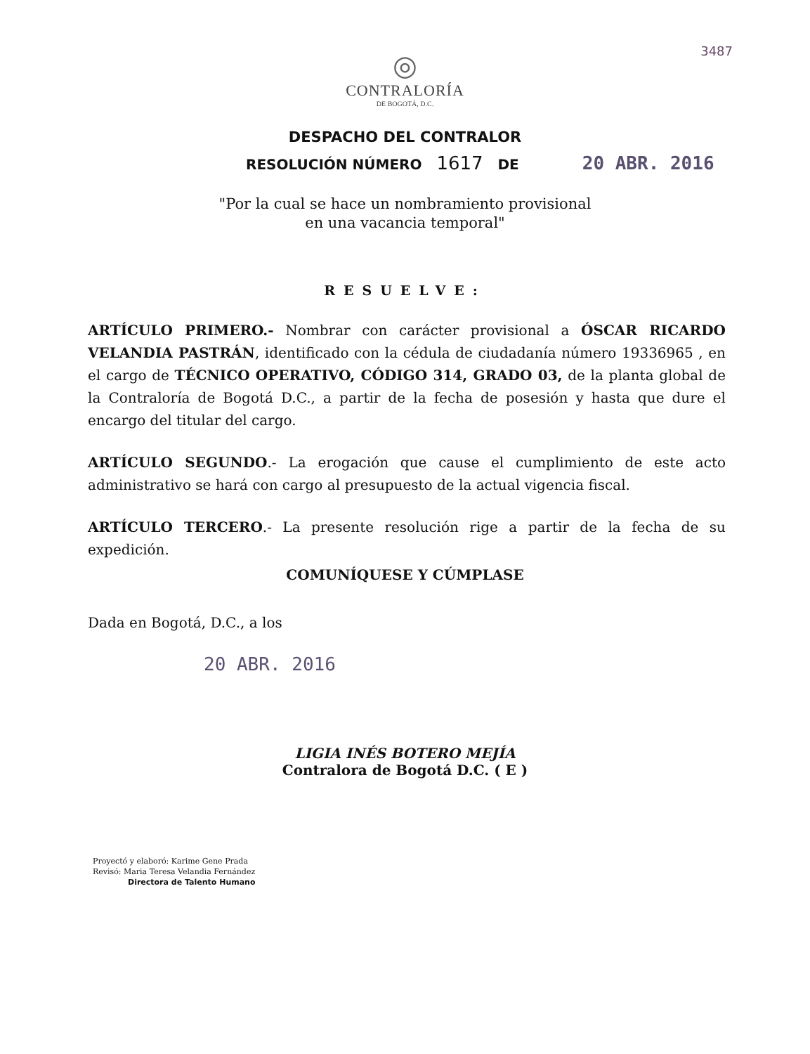3487
◎
CONTRALORÍA
DE BOGOTÁ, D.C.
DESPACHO DEL CONTRALOR
RESOLUCIÓN NÚMERO 1617 DE 20 ABR. 2016
"Por la cual se hace un nombramiento provisional
en una vacancia temporal"
RESUELVE:
ARTÍCULO PRIMERO.- Nombrar con carácter provisional a ÓSCAR RICARDO VELANDIA PASTRÁN, identificado con la cédula de ciudadanía número 19336965 , en el cargo de TÉCNICO OPERATIVO, CÓDIGO 314, GRADO 03, de la planta global de la Contraloría de Bogotá D.C., a partir de la fecha de posesión y hasta que dure el encargo del titular del cargo.
ARTÍCULO SEGUNDO.- La erogación que cause el cumplimiento de este acto administrativo se hará con cargo al presupuesto de la actual vigencia fiscal.
ARTÍCULO TERCERO.- La presente resolución rige a partir de la fecha de su expedición.
COMUNÍQUESE Y CÚMPLASE
Dada en Bogotá, D.C., a los
20 ABR. 2016
LIGIA INÉS BOTERO MEJÍA
Contralora de Bogotá D.C. ( E )
Proyectó y elaboró: Karime Gene Prada
Revisó: Maria Teresa Velandia Fernández
Directora de Talento Humano